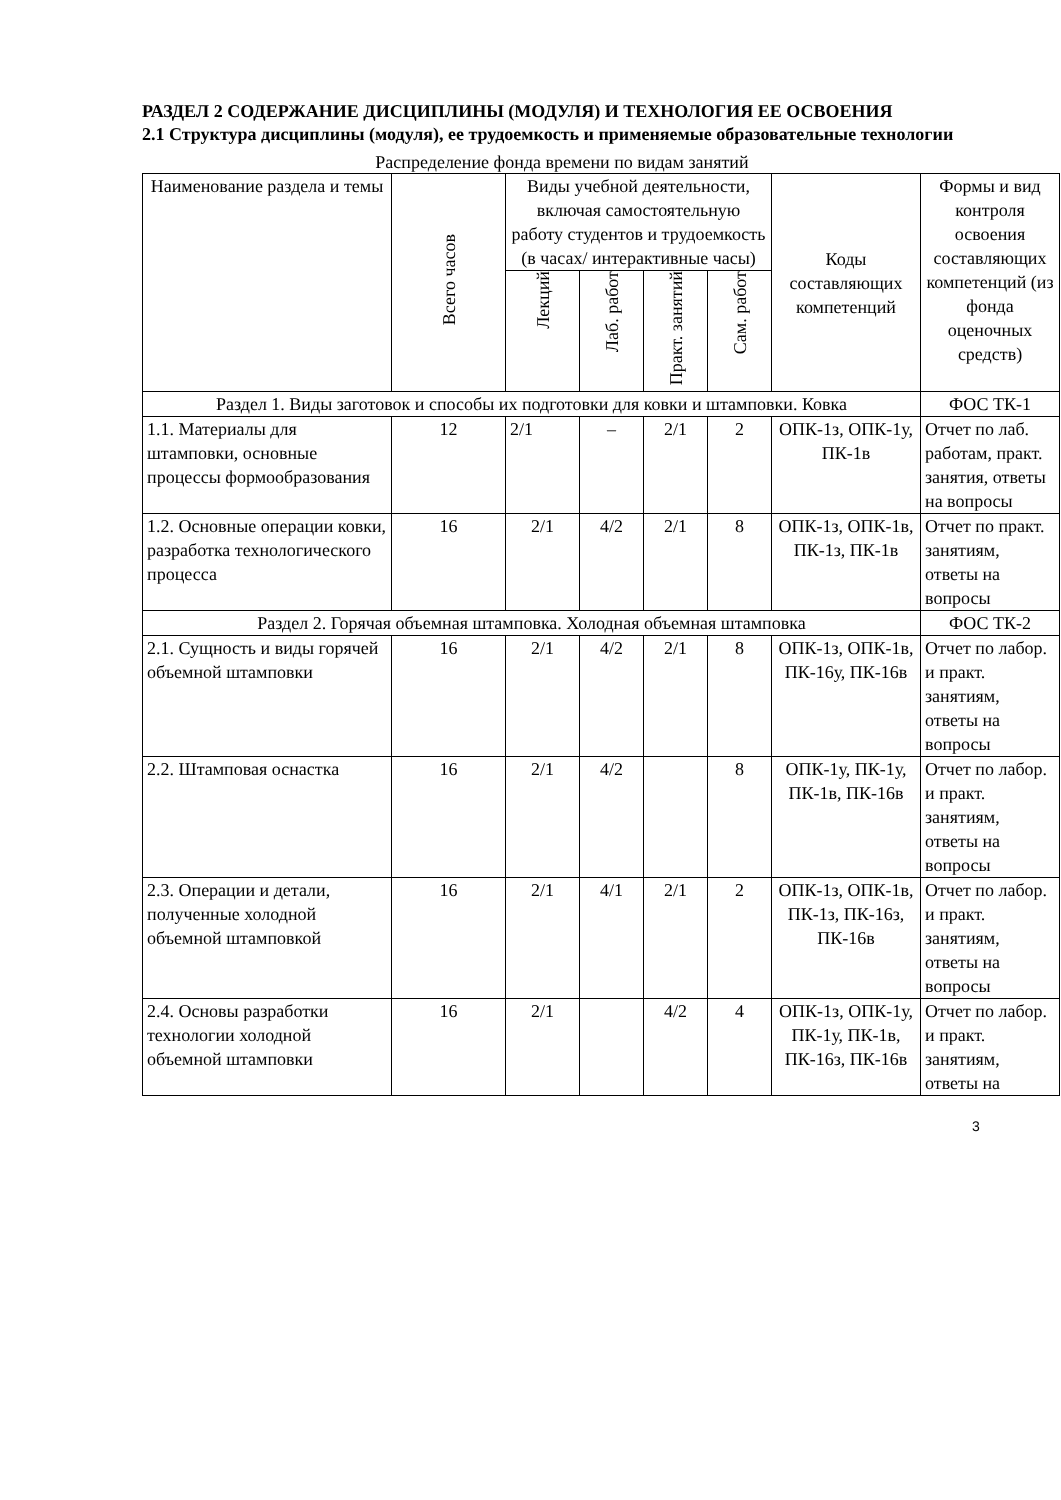РАЗДЕЛ 2 СОДЕРЖАНИЕ ДИСЦИПЛИНЫ (МОДУЛЯ) И ТЕХНОЛОГИЯ ЕЕ ОСВОЕНИЯ
2.1 Структура дисциплины (модуля), ее трудоемкость и применяемые образовательные технологии
Распределение фонда времени по видам занятий
| Наименование раздела и темы | Всего часов | Виды учебной деятельности, включая самостоятельную работу студентов и трудоемкость (в часах/ интерактивные часы) | | | | Коды составляющих компетенций | Формы и вид контроля освоения составляющих компетенций (из фонда оценочных средств) |
| --- | --- | --- | --- | --- | --- | --- | --- |
| | | Лекций | Лаб. работ | Практ. занятий | Сам. работ | | |
| Раздел 1. Виды заготовок и способы их подготовки для ковки и штамповки. Ковка | | | | | | | ФОС ТК-1 |
| 1.1. Материалы для штамповки, основные процессы формообразования | 12 | 2/1 | – | 2/1 | 2 | ОПК-1з, ОПК-1у, ПК-1в | Отчет по лаб. работам, практ. занятия, ответы на вопросы |
| 1.2. Основные операции ковки, разработка технологического процесса | 16 | 2/1 | 4/2 | 2/1 | 8 | ОПК-1з, ОПК-1в, ПК-1з, ПК-1в | Отчет по практ. занятиям, ответы на вопросы |
| Раздел 2. Горячая объемная штамповка. Холодная объемная штамповка | | | | | | | ФОС ТК-2 |
| 2.1. Сущность и виды горячей объемной штамповки | 16 | 2/1 | 4/2 | 2/1 | 8 | ОПК-1з, ОПК-1в, ПК-16у, ПК-16в | Отчет по лабор. и практ. занятиям, ответы на вопросы |
| 2.2. Штамповая оснастка | 16 | 2/1 | 4/2 | | 8 | ОПК-1у, ПК-1у, ПК-1в, ПК-16в | Отчет по лабор. и практ. занятиям, ответы на вопросы |
| 2.3. Операции и детали, полученные холодной объемной штамповкой | 16 | 2/1 | 4/1 | 2/1 | 2 | ОПК-1з, ОПК-1в, ПК-1з, ПК-16з, ПК-16в | Отчет по лабор. и практ. занятиям, ответы на вопросы |
| 2.4. Основы разработки технологии холодной объемной штамповки | 16 | 2/1 | | 4/2 | 4 | ОПК-1з, ОПК-1у, ПК-1у, ПК-1в, ПК-16з, ПК-16в | Отчет по лабор. и практ. занятиям, ответы на |
3